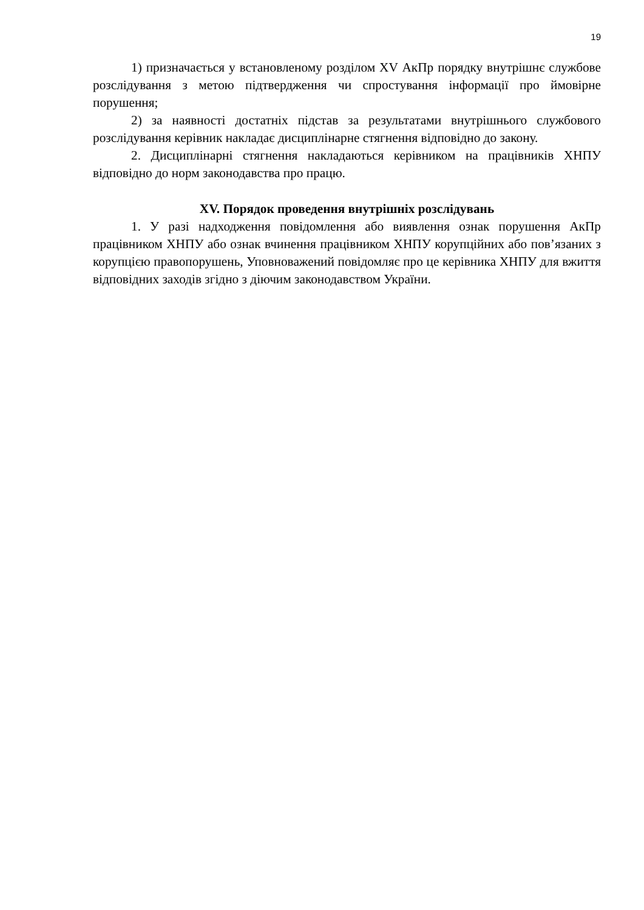19
1) призначається у встановленому розділом XV АкПр порядку внутрішнє службове розслідування з метою підтвердження чи спростування інформації про ймовірне порушення;
2) за наявності достатніх підстав за результатами внутрішнього службового розслідування керівник накладає дисциплінарне стягнення відповідно до закону.
2. Дисциплінарні стягнення накладаються керівником на працівників ХНПУ відповідно до норм законодавства про працю.
XV. Порядок проведення внутрішніх розслідувань
1. У разі надходження повідомлення або виявлення ознак порушення АкПр працівником ХНПУ або ознак вчинення працівником ХНПУ корупційних або пов’язаних з корупцією правопорушень, Уповноважений повідомляє про це керівника ХНПУ для вжиття відповідних заходів згідно з діючим законодавством України.